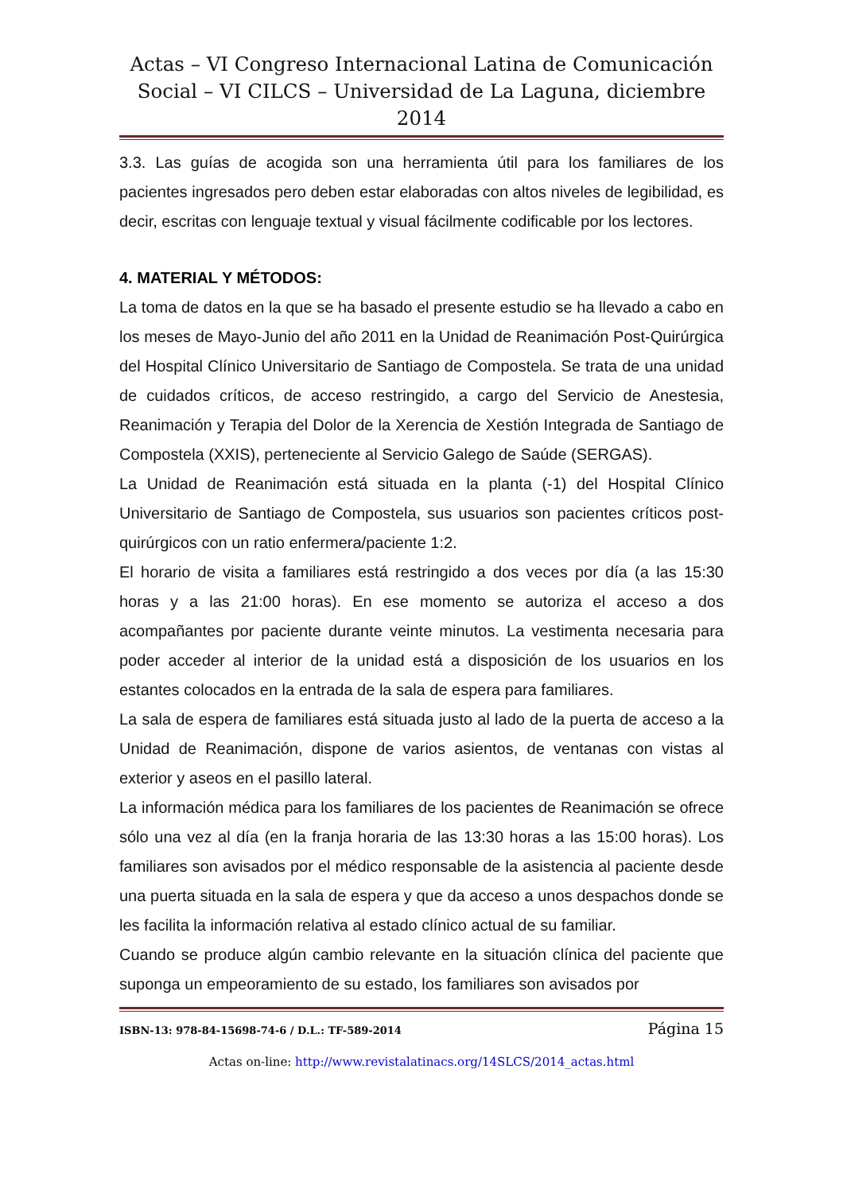Actas – VI Congreso Internacional Latina de Comunicación Social – VI CILCS – Universidad de La Laguna, diciembre 2014
3.3. Las guías de acogida son una herramienta útil para los familiares de los pacientes ingresados pero deben estar elaboradas con altos niveles de legibilidad, es decir, escritas con lenguaje textual y visual fácilmente codificable por los lectores.
4. MATERIAL Y MÉTODOS:
La toma de datos en la que se ha basado el presente estudio se ha llevado a cabo en los meses de Mayo-Junio del año 2011 en la Unidad de Reanimación Post-Quirúrgica del Hospital Clínico Universitario de Santiago de Compostela. Se trata de una unidad de cuidados críticos, de acceso restringido, a cargo del Servicio de Anestesia, Reanimación y Terapia del Dolor de la Xerencia de Xestión Integrada de Santiago de Compostela (XXIS), perteneciente al Servicio Galego de Saúde (SERGAS).
La Unidad de Reanimación está situada en la planta (-1) del Hospital Clínico Universitario de Santiago de Compostela, sus usuarios son pacientes críticos post-quirúrgicos con un ratio enfermera/paciente 1:2.
El horario de visita a familiares está restringido a dos veces por día (a las 15:30 horas y a las 21:00 horas). En ese momento se autoriza el acceso a dos acompañantes por paciente durante veinte minutos. La vestimenta necesaria para poder acceder al interior de la unidad está a disposición de los usuarios en los estantes colocados en la entrada de la sala de espera para familiares.
La sala de espera de familiares está situada justo al lado de la puerta de acceso a la Unidad de Reanimación, dispone de varios asientos, de ventanas con vistas al exterior y aseos en el pasillo lateral.
La información médica para los familiares de los pacientes de Reanimación se ofrece sólo una vez al día (en la franja horaria de las 13:30 horas a las 15:00 horas). Los familiares son avisados por el médico responsable de la asistencia al paciente desde una puerta situada en la sala de espera y que da acceso a unos despachos donde se les facilita la información relativa al estado clínico actual de su familiar.
Cuando se produce algún cambio relevante en la situación clínica del paciente que suponga un empeoramiento de su estado, los familiares son avisados por
ISBN-13: 978-84-15698-74-6 / D.L.: TF-589-2014 Página 15
Actas on-line: http://www.revistalatinacs.org/14SLCS/2014_actas.html